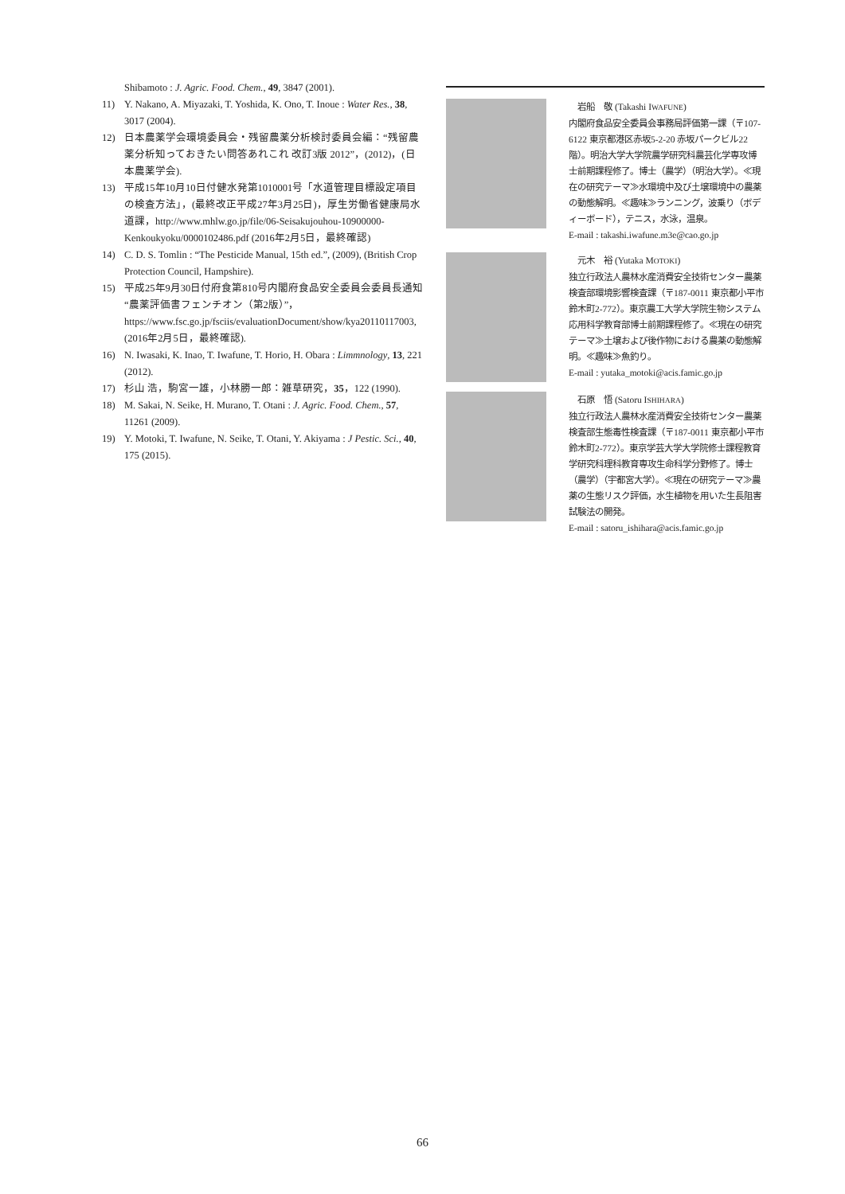Shibamoto : J. Agric. Food. Chem., 49, 3847 (2001).
11) Y. Nakano, A. Miyazaki, T. Yoshida, K. Ono, T. Inoue : Water Res., 38, 3017 (2004).
12) 日本農薬学会環境委員会・残留農薬分析検討委員会編：“残留農薬分析知っておきたい問答あれこれ 改訂3版 2012”，(2012)，(日本農薬学会).
13) 平成15年10月10日付健水発第1010001号「水道管理目標設定項目の検査方法」，(最終改正平成27年3月25日)，厚生労働省健康局水道課，http://www.mhlw.go.jp/file/06-Seisakujouhou-10900000-Kenkoukyoku/0000102486.pdf (2016年2月5日，最終確認)
14) C. D. S. Tomlin : “The Pesticide Manual, 15th ed.”, (2009), (British Crop Protection Council, Hampshire).
15) 平成25年9月30日付府食第810号内閣府食品安全委員会委員長通知“農薬評価書フェンチオン（第2版）”，https://www.fsc.go.jp/fsciis/evaluationDocument/show/kya20110117003, (2016年2月5日，最終確認).
16) N. Iwasaki, K. Inao, T. Iwafune, T. Horio, H. Obara : Limmnology, 13, 221 (2012).
17) 杉山 浩，駒宮一雄，小林勝一郎：雑草研究，35，122 (1990).
18) M. Sakai, N. Seike, H. Murano, T. Otani : J. Agric. Food. Chem., 57, 11261 (2009).
19) Y. Motoki, T. Iwafune, N. Seike, T. Otani, Y. Akiyama : J Pestic. Sci., 40, 175 (2015).
　岩船　敬 (Takashi IWAFUNE)
内閣府食品安全委員会事務局評価第一課（〒107-6122 東京都港区赤坂5-2-20 赤坂パークビル22階）。明治大学大学院農学研究科農芸化学専攻博士前期課程修了。博士（農学）（明治大学）。≪現在の研究テーマ≫水環境中及び土壌環境中の農薬の動態解明。≪趣味≫ランニング，波乗り（ボディーボード），テニス，水泳，温泉。
E-mail : takashi.iwafune.m3e@cao.go.jp
　元木　裕 (Yutaka MOTOKI)
独立行政法人農林水産消費安全技術センター農薬検査部環境影響検査課（〒187-0011 東京都小平市鈴木町2-772）。東京農工大学大学院生物システム応用科学教育部博士前期課程修了。≪現在の研究テーマ≫土壌および後作物における農薬の動態解明。≪趣味≫魚釣り。
E-mail : yutaka_motoki@acis.famic.go.jp
　石原　悟 (Satoru ISHIHARA)
独立行政法人農林水産消費安全技術センター農薬検査部生態毒性検査課（〒187-0011 東京都小平市鈴木町2-772）。東京学芸大学大学院修士課程教育学研究科理科教育専攻生命科学分野修了。博士（農学）（宇都宮大学）。≪現在の研究テーマ≫農薬の生態リスク評価，水生植物を用いた生長阻害試験法の開発。
E-mail : satoru_ishihara@acis.famic.go.jp
66